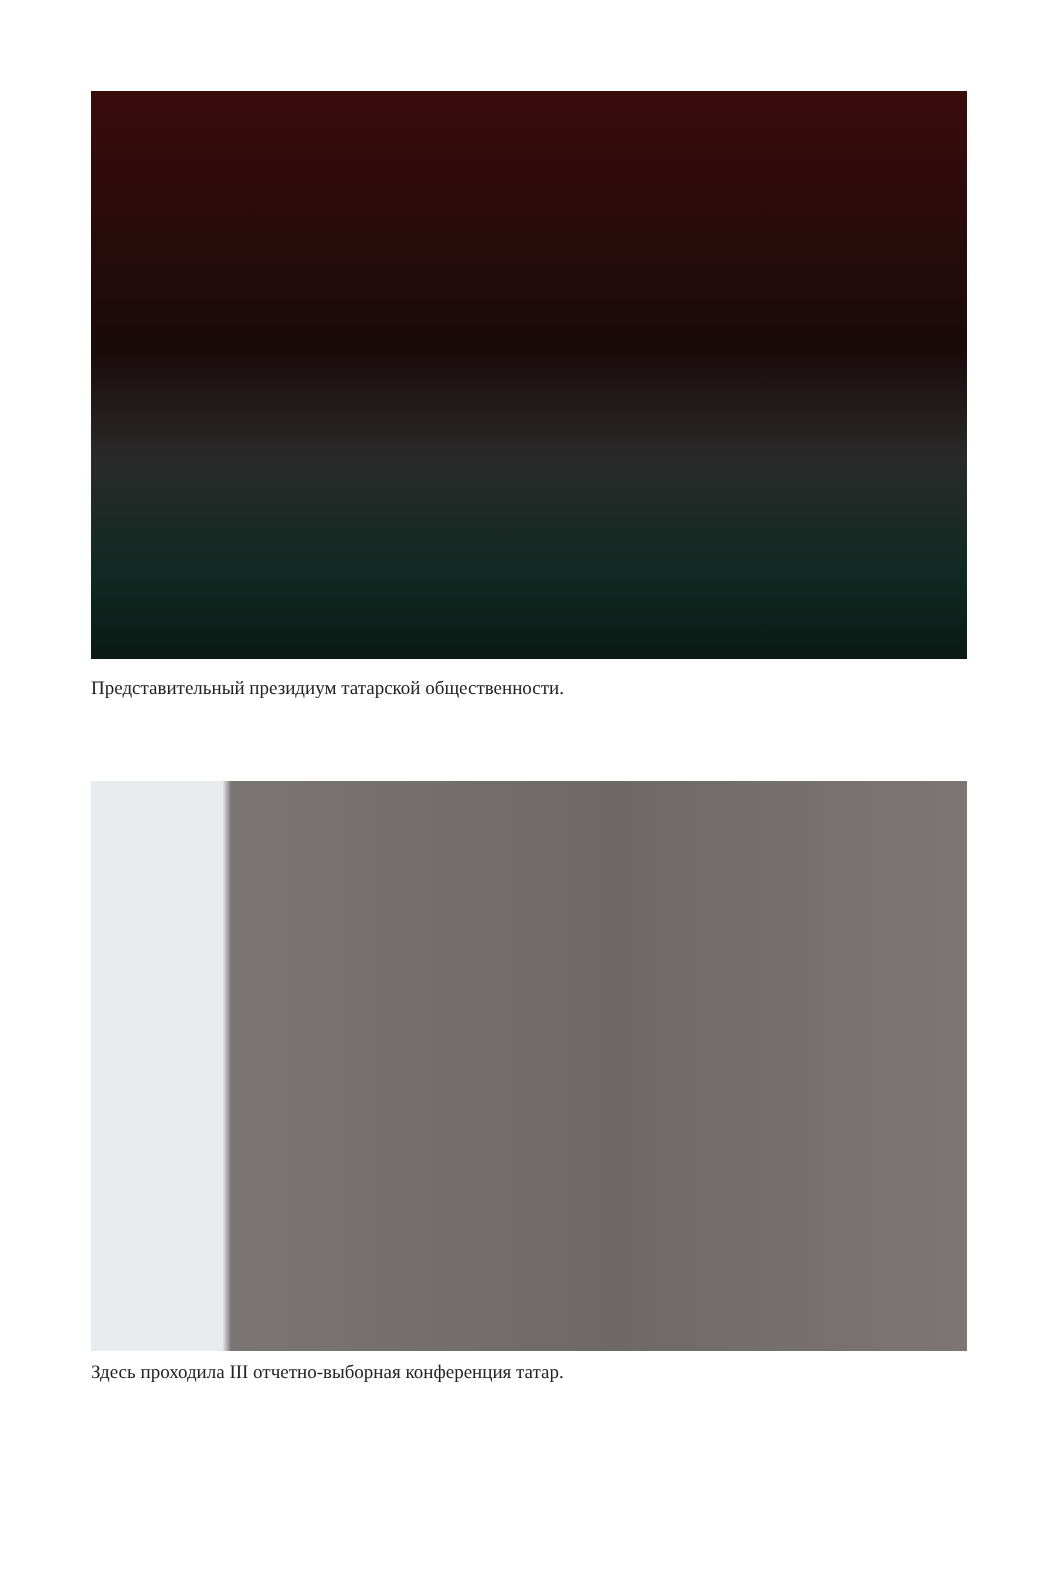Представительный президиум татарской общественности.
Здесь проходила III отчетно-выборная конференция татар.